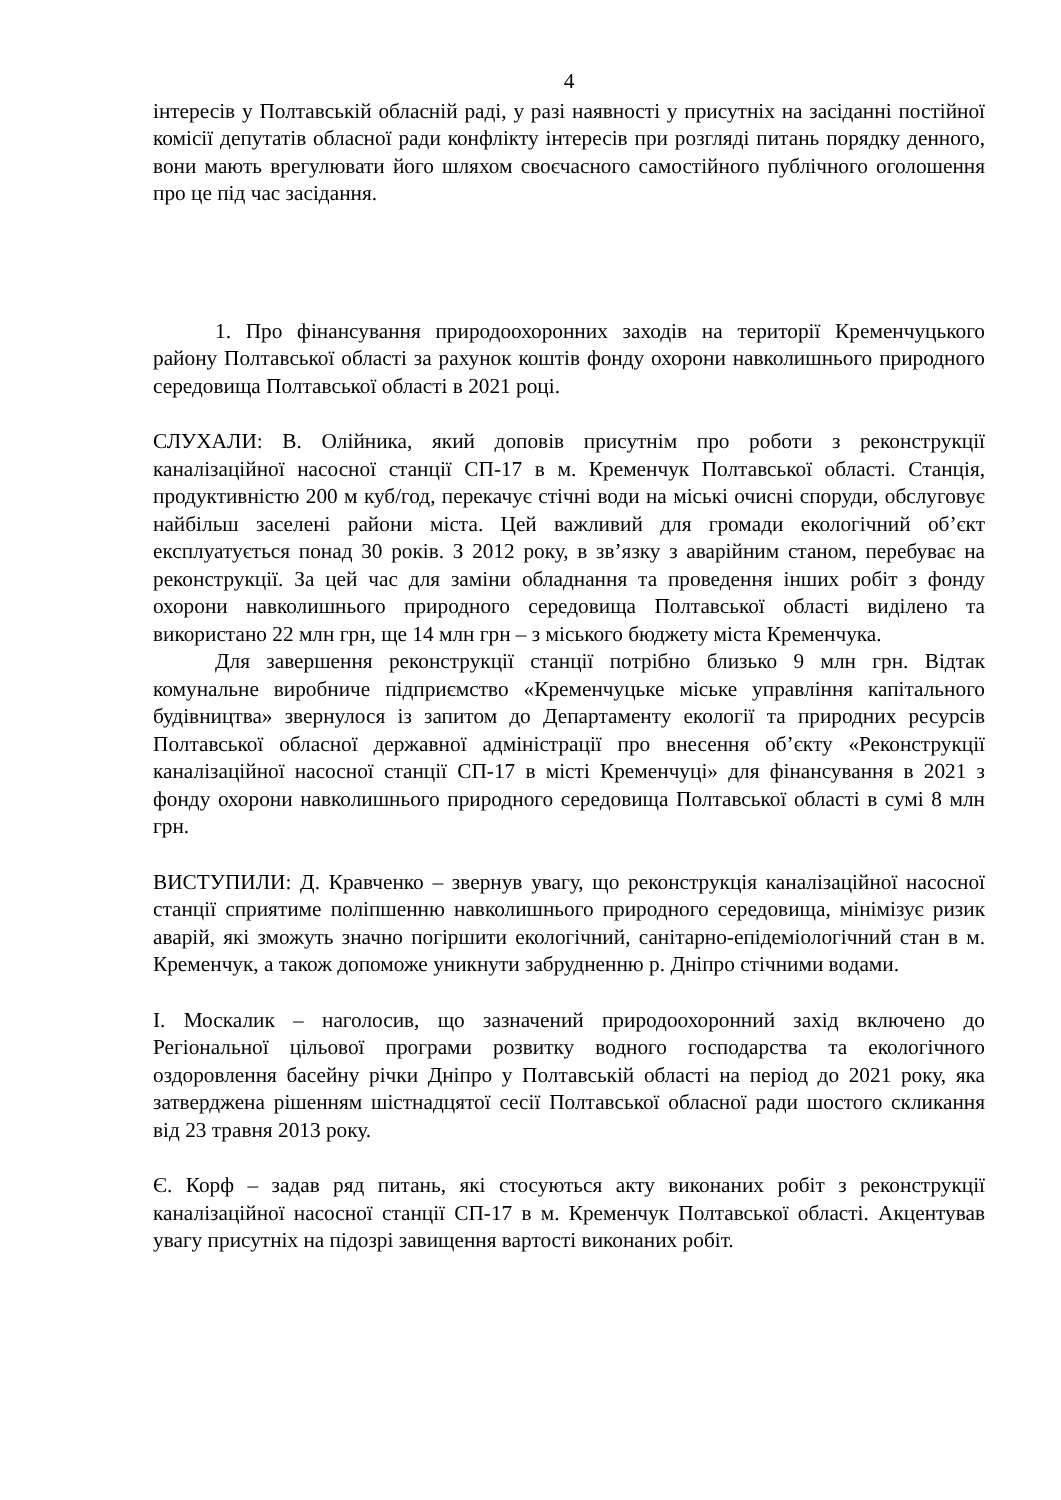4
інтересів у Полтавській обласній раді, у разі наявності у присутніх на засіданні постійної комісії депутатів обласної ради конфлікту інтересів при розгляді питань порядку денного, вони мають врегулювати його шляхом своєчасного самостійного публічного оголошення про це під час засідання.
1. Про фінансування природоохоронних заходів на території Кременчуцького району Полтавської області за рахунок коштів фонду охорони навколишнього природного середовища Полтавської області в 2021 році.
СЛУХАЛИ: В. Олійника, який доповів присутнім про роботи з реконструкції каналізаційної насосної станції СП-17 в м. Кременчук Полтавської області. Станція, продуктивністю 200 м куб/год, перекачує стічні води на міські очисні споруди, обслуговує найбільш заселені райони міста. Цей важливий для громади екологічний об’єкт експлуатується понад 30 років. З 2012 року, в зв’язку з аварійним станом, перебуває на реконструкції. За цей час для заміни обладнання та проведення інших робіт з фонду охорони навколишнього природного середовища Полтавської області виділено та використано 22 млн грн, ще 14 млн грн – з міського бюджету міста Кременчука.
Для завершення реконструкції станції потрібно близько 9 млн грн. Відтак комунальне виробниче підприємство «Кременчуцьке міське управління капітального будівництва» звернулося із запитом до Департаменту екології та природних ресурсів Полтавської обласної державної адміністрації про внесення об’єкту «Реконструкції каналізаційної насосної станції СП-17 в місті Кременчуці» для фінансування в 2021 з фонду охорони навколишнього природного середовища Полтавської області в сумі 8 млн грн.
ВИСТУПИЛИ: Д. Кравченко – звернув увагу, що реконструкція каналізаційної насосної станції сприятиме поліпшенню навколишнього природного середовища, мінімізує ризик аварій, які зможуть значно погіршити екологічний, санітарно-епідеміологічний стан в м. Кременчук, а також допоможе уникнути забрудненню р. Дніпро стічними водами.
І. Москалик – наголосив, що зазначений природоохоронний захід включено до Регіональної цільової програми розвитку водного господарства та екологічного оздоровлення басейну річки Дніпро у Полтавській області на період до 2021 року, яка затверджена рішенням шістнадцятої сесії Полтавської обласної ради шостого скликання від 23 травня 2013 року.
Є. Корф – задав ряд питань, які стосуються акту виконаних робіт з реконструкції каналізаційної насосної станції СП-17 в м. Кременчук Полтавської області. Акцентував увагу присутніх на підозрі завищення вартості виконаних робіт.